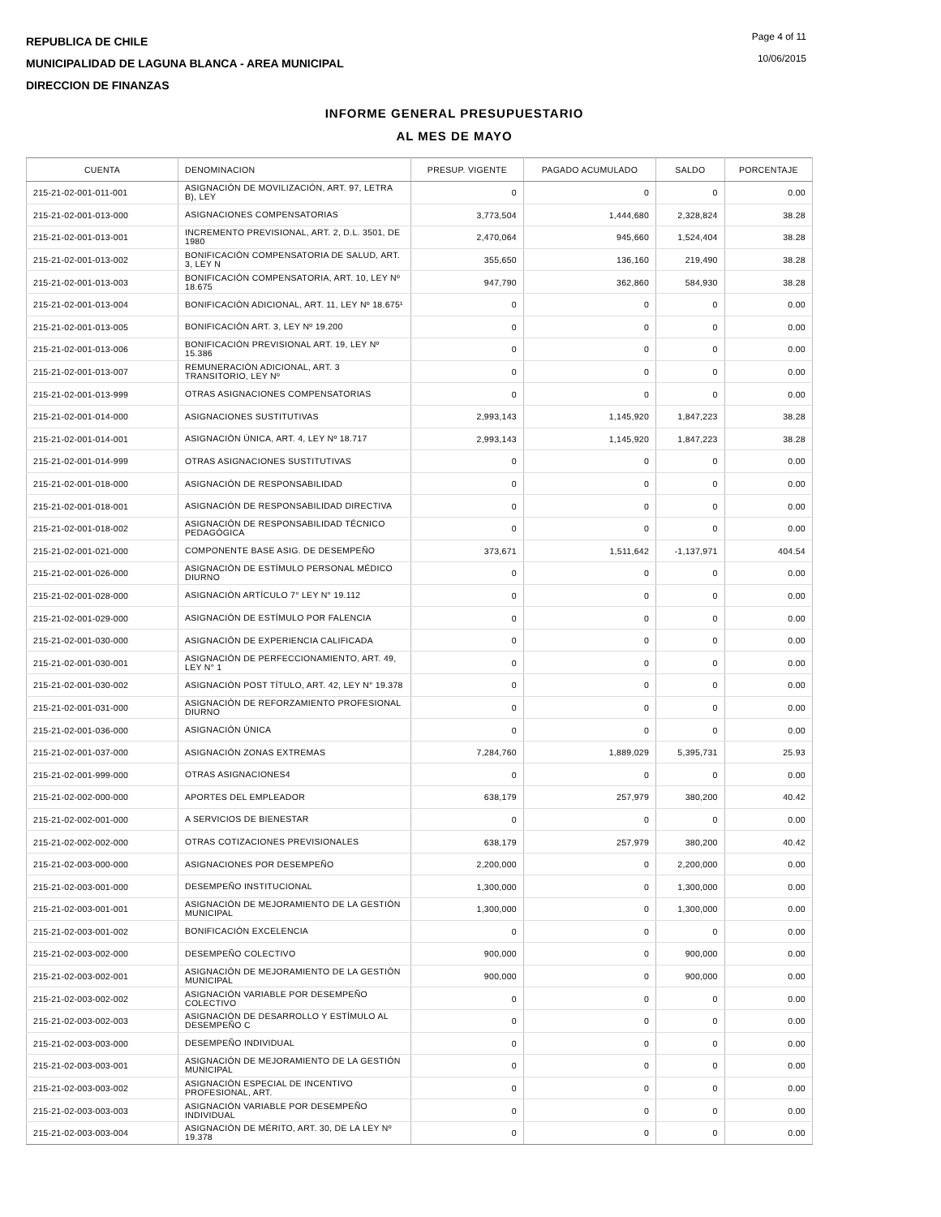REPUBLICA DE CHILE
MUNICIPALIDAD DE LAGUNA BLANCA - AREA MUNICIPAL
DIRECCION DE FINANZAS
Page 4 of 11
10/06/2015
INFORME GENERAL PRESUPUESTARIO
AL MES DE MAYO
| CUENTA | DENOMINACION | PRESUP. VIGENTE | PAGADO ACUMULADO | SALDO | PORCENTAJE |
| --- | --- | --- | --- | --- | --- |
| 215-21-02-001-011-001 | ASIGNACIÓN DE MOVILIZACIÓN, ART. 97, LETRA B), LEY | 0 | 0 | 0 | 0.00 |
| 215-21-02-001-013-000 | ASIGNACIONES COMPENSATORIAS | 3,773,504 | 1,444,680 | 2,328,824 | 38.28 |
| 215-21-02-001-013-001 | INCREMENTO PREVISIONAL, ART. 2, D.L. 3501, DE 1980 | 2,470,064 | 945,660 | 1,524,404 | 38.28 |
| 215-21-02-001-013-002 | BONIFICACIÓN COMPENSATORIA DE SALUD, ART. 3, LEY N | 355,650 | 136,160 | 219,490 | 38.28 |
| 215-21-02-001-013-003 | BONIFICACIÓN COMPENSATORIA, ART. 10, LEY Nº 18.675 | 947,790 | 362,860 | 584,930 | 38.28 |
| 215-21-02-001-013-004 | BONIFICACIÓN ADICIONAL, ART. 11, LEY Nº 18.675¹ | 0 | 0 | 0 | 0.00 |
| 215-21-02-001-013-005 | BONIFICACIÓN ART. 3, LEY Nº 19.200 | 0 | 0 | 0 | 0.00 |
| 215-21-02-001-013-006 | BONIFICACIÓN PREVISIONAL ART. 19, LEY Nº 15.386 | 0 | 0 | 0 | 0.00 |
| 215-21-02-001-013-007 | REMUNERACIÓN ADICIONAL, ART. 3 TRANSITORIO, LEY Nº | 0 | 0 | 0 | 0.00 |
| 215-21-02-001-013-999 | OTRAS ASIGNACIONES COMPENSATORIAS | 0 | 0 | 0 | 0.00 |
| 215-21-02-001-014-000 | ASIGNACIONES SUSTITUTIVAS | 2,993,143 | 1,145,920 | 1,847,223 | 38.28 |
| 215-21-02-001-014-001 | ASIGNACIÓN ÚNICA, ART. 4, LEY Nº 18.717 | 2,993,143 | 1,145,920 | 1,847,223 | 38.28 |
| 215-21-02-001-014-999 | OTRAS ASIGNACIONES SUSTITUTIVAS | 0 | 0 | 0 | 0.00 |
| 215-21-02-001-018-000 | ASIGNACIÓN DE RESPONSABILIDAD | 0 | 0 | 0 | 0.00 |
| 215-21-02-001-018-001 | ASIGNACIÓN DE RESPONSABILIDAD DIRECTIVA | 0 | 0 | 0 | 0.00 |
| 215-21-02-001-018-002 | ASIGNACIÓN DE RESPONSABILIDAD TÉCNICO PEDAGÓGICA | 0 | 0 | 0 | 0.00 |
| 215-21-02-001-021-000 | COMPONENTE BASE ASIG. DE DESEMPEÑO | 373,671 | 1,511,642 | -1,137,971 | 404.54 |
| 215-21-02-001-026-000 | ASIGNACIÓN DE ESTÍMULO PERSONAL MÉDICO DIURNO | 0 | 0 | 0 | 0.00 |
| 215-21-02-001-028-000 | ASIGNACIÓN ARTÍCULO 7° LEY N° 19.112 | 0 | 0 | 0 | 0.00 |
| 215-21-02-001-029-000 | ASIGNACIÓN DE ESTÍMULO POR FALENCIA | 0 | 0 | 0 | 0.00 |
| 215-21-02-001-030-000 | ASIGNACIÓN DE EXPERIENCIA CALIFICADA | 0 | 0 | 0 | 0.00 |
| 215-21-02-001-030-001 | ASIGNACIÓN DE PERFECCIONAMIENTO, ART. 49, LEY N° 1 | 0 | 0 | 0 | 0.00 |
| 215-21-02-001-030-002 | ASIGNACIÓN POST TÍTULO, ART. 42, LEY N° 19.378 | 0 | 0 | 0 | 0.00 |
| 215-21-02-001-031-000 | ASIGNACIÓN DE REFORZAMIENTO PROFESIONAL DIURNO | 0 | 0 | 0 | 0.00 |
| 215-21-02-001-036-000 | ASIGNACIÓN ÚNICA | 0 | 0 | 0 | 0.00 |
| 215-21-02-001-037-000 | ASIGNACIÓN ZONAS EXTREMAS | 7,284,760 | 1,889,029 | 5,395,731 | 25.93 |
| 215-21-02-001-999-000 | OTRAS ASIGNACIONES4 | 0 | 0 | 0 | 0.00 |
| 215-21-02-002-000-000 | APORTES DEL EMPLEADOR | 638,179 | 257,979 | 380,200 | 40.42 |
| 215-21-02-002-001-000 | A SERVICIOS DE BIENESTAR | 0 | 0 | 0 | 0.00 |
| 215-21-02-002-002-000 | OTRAS COTIZACIONES PREVISIONALES | 638,179 | 257,979 | 380,200 | 40.42 |
| 215-21-02-003-000-000 | ASIGNACIONES POR DESEMPEÑO | 2,200,000 | 0 | 2,200,000 | 0.00 |
| 215-21-02-003-001-000 | DESEMPEÑO INSTITUCIONAL | 1,300,000 | 0 | 1,300,000 | 0.00 |
| 215-21-02-003-001-001 | ASIGNACIÓN DE MEJORAMIENTO DE LA GESTIÓN MUNICIPAL | 1,300,000 | 0 | 1,300,000 | 0.00 |
| 215-21-02-003-001-002 | BONIFICACIÓN EXCELENCIA | 0 | 0 | 0 | 0.00 |
| 215-21-02-003-002-000 | DESEMPEÑO COLECTIVO | 900,000 | 0 | 900,000 | 0.00 |
| 215-21-02-003-002-001 | ASIGNACIÓN DE MEJORAMIENTO DE LA GESTIÓN MUNICIPAL | 900,000 | 0 | 900,000 | 0.00 |
| 215-21-02-003-002-002 | ASIGNACIÓN VARIABLE POR DESEMPEÑO COLECTIVO | 0 | 0 | 0 | 0.00 |
| 215-21-02-003-002-003 | ASIGNACIÓN DE DESARROLLO Y ESTÍMULO AL DESEMPEÑO C | 0 | 0 | 0 | 0.00 |
| 215-21-02-003-003-000 | DESEMPEÑO INDIVIDUAL | 0 | 0 | 0 | 0.00 |
| 215-21-02-003-003-001 | ASIGNACIÓN DE MEJORAMIENTO DE LA GESTIÓN MUNICIPAL | 0 | 0 | 0 | 0.00 |
| 215-21-02-003-003-002 | ASIGNACIÓN ESPECIAL DE INCENTIVO PROFESIONAL, ART. | 0 | 0 | 0 | 0.00 |
| 215-21-02-003-003-003 | ASIGNACIÓN VARIABLE POR DESEMPEÑO INDIVIDUAL | 0 | 0 | 0 | 0.00 |
| 215-21-02-003-003-004 | ASIGNACIÓN DE MÉRITO, ART. 30, DE LA LEY Nº 19.378 | 0 | 0 | 0 | 0.00 |